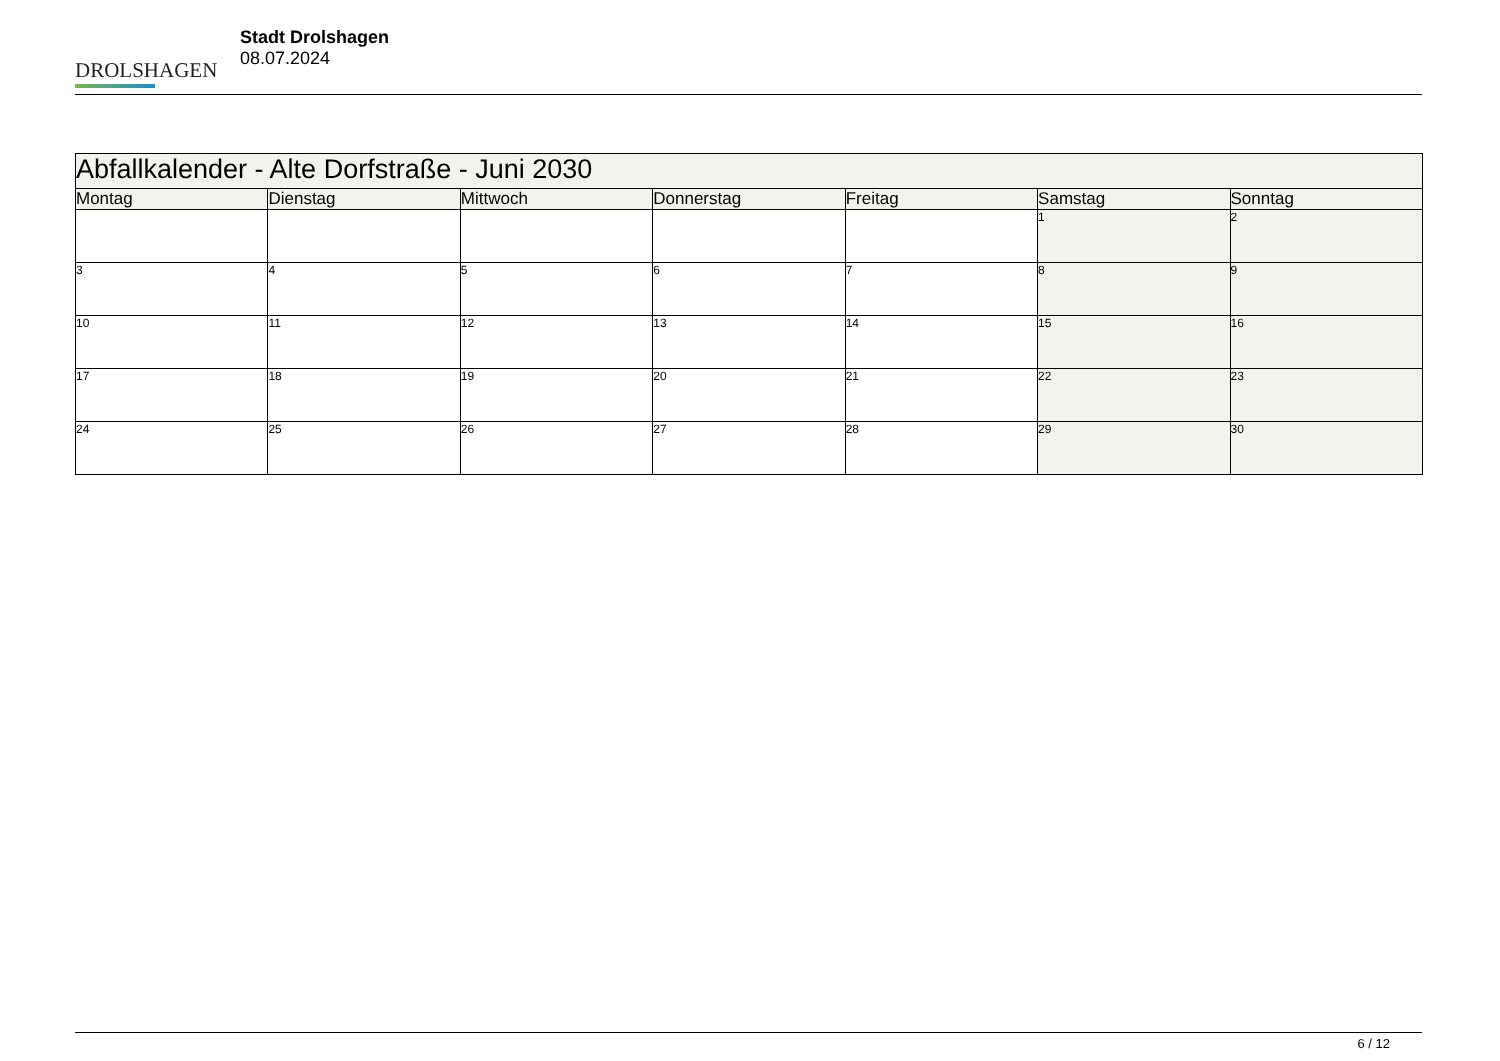DROLSHAGEN
Stadt Drolshagen
08.07.2024
| Abfallkalender - Alte Dorfstraße - Juni 2030 | | | | | | |
| --- | --- | --- | --- | --- | --- | --- |
| Montag | Dienstag | Mittwoch | Donnerstag | Freitag | Samstag | Sonntag |
| | | | | | 1 | 2 |
| 3 | 4 | 5 | 6 | 7 | 8 | 9 |
| 10 | 11 | 12 | 13 | 14 | 15 | 16 |
| 17 | 18 | 19 | 20 | 21 | 22 | 23 |
| 24 | 25 | 26 | 27 | 28 | 29 | 30 |
6 / 12